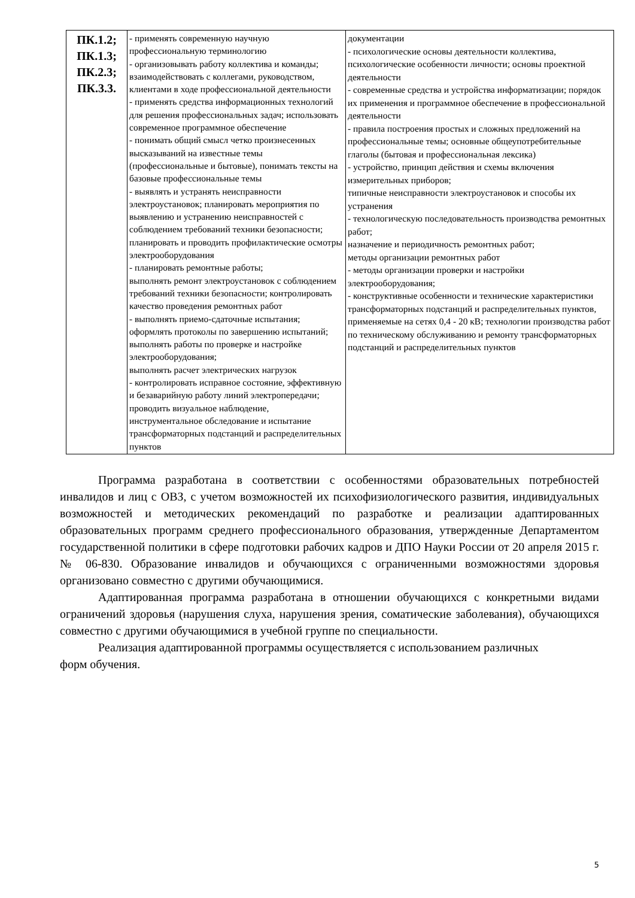| ПК.1.2; ПК.1.3; ПК.2.3; ПК.3.3. | - применять современную научную профессиональную терминологию - организовывать работу коллектива и команды; взаимодействовать с коллегами, руководством, клиентами в ходе профессиональной деятельности - применять средства информационных технологий для решения профессиональных задач; использовать современное программное обеспечение - понимать общий смысл четко произнесенных высказываний на известные темы (профессиональные и бытовые), понимать тексты на базовые профессиональные темы - выявлять и устранять неисправности электроустановок; планировать мероприятия по выявлению и устранению неисправностей с соблюдением требований техники безопасности; планировать и проводить профилактические осмотры электрооборудования - планировать ремонтные работы; выполнять ремонт электроустановок с соблюдением требований техники безопасности; контролировать качество проведения ремонтных работ - выполнять приемо-сдаточные испытания; оформлять протоколы по завершению испытаний; выполнять работы по проверке и настройке электрооборудования; выполнять расчет электрических нагрузок - контролировать исправное состояние, эффективную и безаварийную работу линий электропередачи; проводить визуальное наблюдение, инструментальное обследование и испытание трансформаторных подстанций и распределительных пунктов | документации - психологические основы деятельности коллектива, психологические особенности личности; основы проектной деятельности - современные средства и устройства информатизации; порядок их применения и программное обеспечение в профессиональной деятельности - правила построения простых и сложных предложений на профессиональные темы; основные общеупотребительные глаголы (бытовая и профессиональная лексика) - устройство, принцип действия и схемы включения измерительных приборов; типичные неисправности электроустановок и способы их устранения - технологическую последовательность производства ремонтных работ; назначение и периодичность ремонтных работ; методы организации ремонтных работ - методы организации проверки и настройки электрооборудования; - конструктивные особенности и технические характеристики трансформаторных подстанций и распределительных пунктов, применяемые на сетях 0,4 - 20 кВ; технологии производства работ по техническому обслуживанию и ремонту трансформаторных подстанций и распределительных пунктов |
Программа разработана в соответствии с особенностями образовательных потребностей инвалидов и лиц с ОВЗ, с учетом возможностей их психофизиологического развития, индивидуальных возможностей и методических рекомендаций по разработке и реализации адаптированных образовательных программ среднего профессионального образования, утвержденные Департаментом государственной политики в сфере подготовки рабочих кадров и ДПО Науки России от 20 апреля 2015 г. № 06-830. Образование инвалидов и обучающихся с ограниченными возможностями здоровья организовано совместно с другими обучающимися.
Адаптированная программа разработана в отношении обучающихся с конкретными видами ограничений здоровья (нарушения слуха, нарушения зрения, соматические заболевания), обучающихся совместно с другими обучающимися в учебной группе по специальности.
Реализация адаптированной программы осуществляется с использованием различных
форм обучения.
5